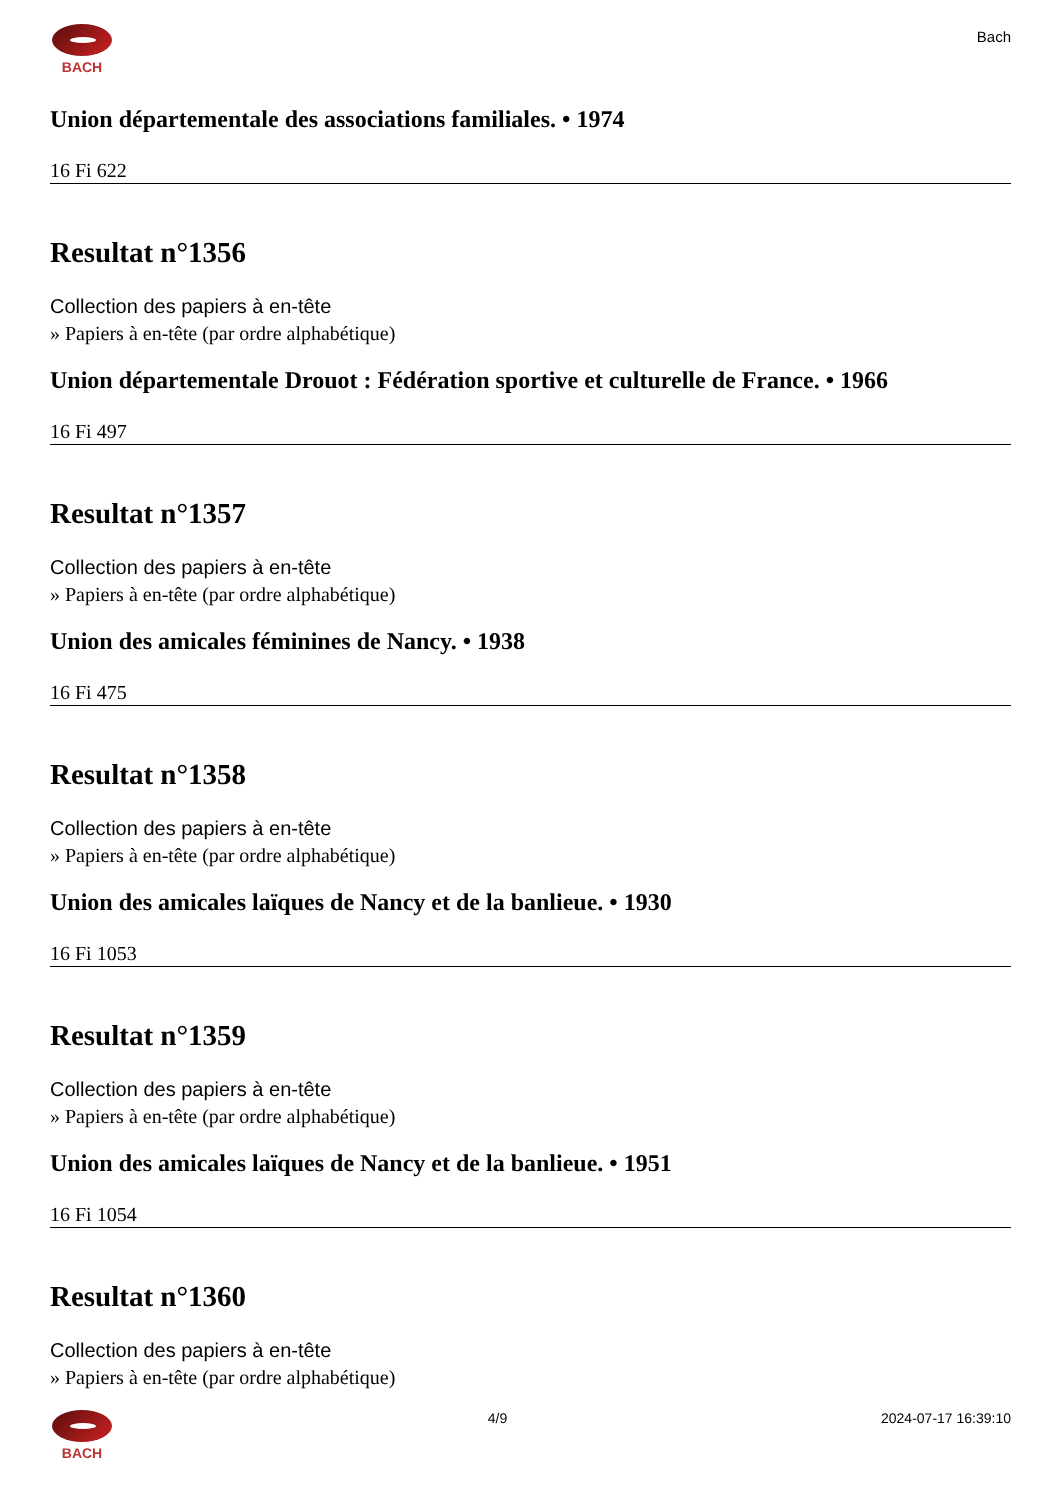BACH
Bach
Union départementale des associations familiales. • 1974
16 Fi 622
Resultat n°1356
Collection des papiers à en-tête
» Papiers à en-tête (par ordre alphabétique)
Union départementale Drouot : Fédération sportive et culturelle de France. • 1966
16 Fi 497
Resultat n°1357
Collection des papiers à en-tête
» Papiers à en-tête (par ordre alphabétique)
Union des amicales féminines de Nancy. • 1938
16 Fi 475
Resultat n°1358
Collection des papiers à en-tête
» Papiers à en-tête (par ordre alphabétique)
Union des amicales laïques de Nancy et de la banlieue. • 1930
16 Fi 1053
Resultat n°1359
Collection des papiers à en-tête
» Papiers à en-tête (par ordre alphabétique)
Union des amicales laïques de Nancy et de la banlieue. • 1951
16 Fi 1054
Resultat n°1360
Collection des papiers à en-tête
» Papiers à en-tête (par ordre alphabétique)
BACH 4/9 2024-07-17 16:39:10